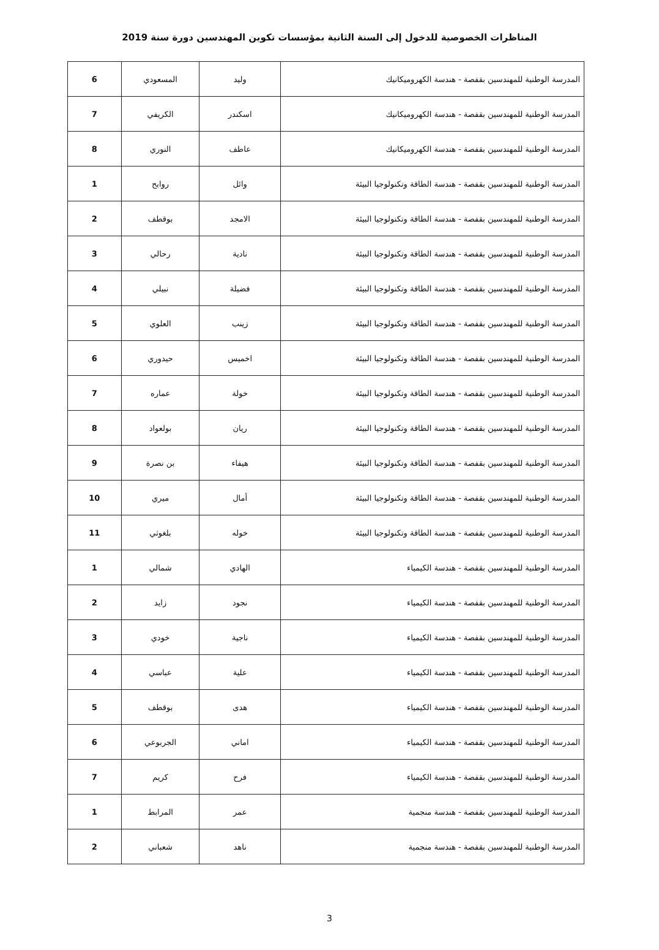المناظرات الخصوصية للدخول إلى السنة الثانية بمؤسسات تكوين المهندسين دورة سنة 2019
| المدرسة الوطنية للمهندسين بقفصة - هندسة الكهروميكانيك | وليد | المسعودي | 6 |
| المدرسة الوطنية للمهندسين بقفصة - هندسة الكهروميكانيك | اسكندر | الكريفي | 7 |
| المدرسة الوطنية للمهندسين بقفصة - هندسة الكهروميكانيك | عاطف | النوري | 8 |
| المدرسة الوطنية للمهندسين بقفصة - هندسة الطاقة وتكنولوجيا البيئة | وائل | روابح | 1 |
| المدرسة الوطنية للمهندسين بقفصة - هندسة الطاقة وتكنولوجيا البيئة | الامجد | بوقطف | 2 |
| المدرسة الوطنية للمهندسين بقفصة - هندسة الطاقة وتكنولوجيا البيئة | نادية | رحالي | 3 |
| المدرسة الوطنية للمهندسين بقفصة - هندسة الطاقة وتكنولوجيا البيئة | فضيلة | نبيلي | 4 |
| المدرسة الوطنية للمهندسين بقفصة - هندسة الطاقة وتكنولوجيا البيئة | زينب | العلوي | 5 |
| المدرسة الوطنية للمهندسين بقفصة - هندسة الطاقة وتكنولوجيا البيئة | اخميس | حيدوري | 6 |
| المدرسة الوطنية للمهندسين بقفصة - هندسة الطاقة وتكنولوجيا البيئة | خولة | عماره | 7 |
| المدرسة الوطنية للمهندسين بقفصة - هندسة الطاقة وتكنولوجيا البيئة | ريان | بولعواد | 8 |
| المدرسة الوطنية للمهندسين بقفصة - هندسة الطاقة وتكنولوجيا البيئة | هيفاء | بن نصرة | 9 |
| المدرسة الوطنية للمهندسين بقفصة - هندسة الطاقة وتكنولوجيا البيئة | أمال | ميري | 10 |
| المدرسة الوطنية للمهندسين بقفصة - هندسة الطاقة وتكنولوجيا البيئة | خوله | بلغوثي | 11 |
| المدرسة الوطنية للمهندسين بقفصة - هندسة الكيمياء | الهادي | شمالي | 1 |
| المدرسة الوطنية للمهندسين بقفصة - هندسة الكيمياء | نجود | زايد | 2 |
| المدرسة الوطنية للمهندسين بقفصة - هندسة الكيمياء | ناجية | خودي | 3 |
| المدرسة الوطنية للمهندسين بقفصة - هندسة الكيمياء | علية | عباسي | 4 |
| المدرسة الوطنية للمهندسين بقفصة - هندسة الكيمياء | هدى | بوقطف | 5 |
| المدرسة الوطنية للمهندسين بقفصة - هندسة الكيمياء | اماني | الجربوعي | 6 |
| المدرسة الوطنية للمهندسين بقفصة - هندسة الكيمياء | فرح | كريم | 7 |
| المدرسة الوطنية للمهندسين بقفصة - هندسة منجمية | عمر | المرابط | 1 |
| المدرسة الوطنية للمهندسين بقفصة - هندسة منجمية | ناهد | شعباني | 2 |
3